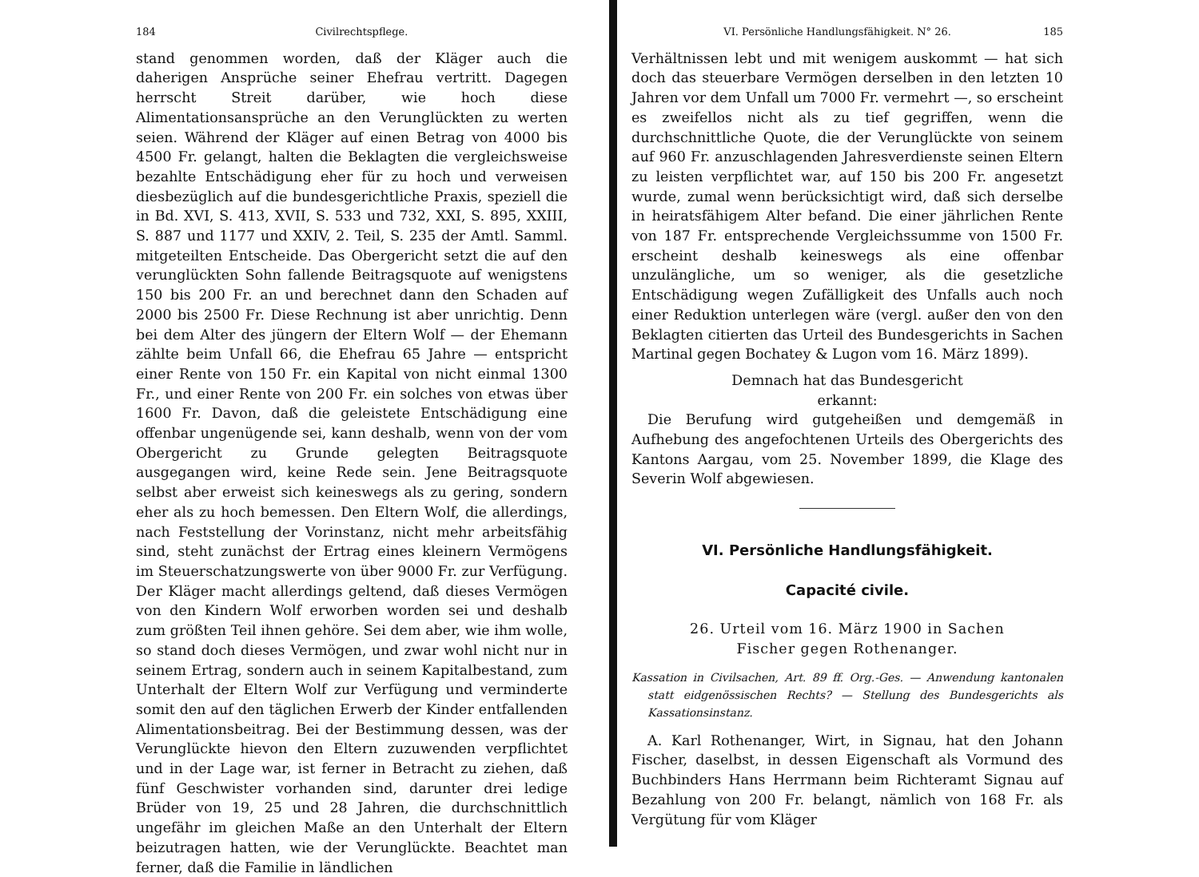184 Civilrechtspflege.
stand genommen worden, daß der Kläger auch die daherigen Ansprüche seiner Ehefrau vertritt. Dagegen herrscht Streit darüber, wie hoch diese Alimentationsansprüche an den Verunglückten zu werten seien. Während der Kläger auf einen Betrag von 4000 bis 4500 Fr. gelangt, halten die Beklagten die vergleichsweise bezahlte Entschädigung eher für zu hoch und verweisen diesbezüglich auf die bundesgerichtliche Praxis, speziell die in Bd. XVI, S. 413, XVII, S. 533 und 732, XXI, S. 895, XXIII, S. 887 und 1177 und XXIV, 2. Teil, S. 235 der Amtl. Samml. mitgeteilten Entscheide. Das Obergericht setzt die auf den verunglückten Sohn fallende Beitragsquote auf wenigstens 150 bis 200 Fr. an und berechnet dann den Schaden auf 2000 bis 2500 Fr. Diese Rechnung ist aber unrichtig. Denn bei dem Alter des jüngern der Eltern Wolf — der Ehemann zählte beim Unfall 66, die Ehefrau 65 Jahre — entspricht einer Rente von 150 Fr. ein Kapital von nicht einmal 1300 Fr., und einer Rente von 200 Fr. ein solches von etwas über 1600 Fr. Davon, daß die geleistete Entschädigung eine offenbar ungenügende sei, kann deshalb, wenn von der vom Obergericht zu Grunde gelegten Beitragsquote ausgegangen wird, keine Rede sein. Jene Beitragsquote selbst aber erweist sich keineswegs als zu gering, sondern eher als zu hoch bemessen. Den Eltern Wolf, die allerdings, nach Feststellung der Vorinstanz, nicht mehr arbeitsfähig sind, steht zunächst der Ertrag eines kleinern Vermögens im Steuerschatzungswerte von über 9000 Fr. zur Verfügung. Der Kläger macht allerdings geltend, daß dieses Vermögen von den Kindern Wolf erworben worden sei und deshalb zum größten Teil ihnen gehöre. Sei dem aber, wie ihm wolle, so stand doch dieses Vermögen, und zwar wohl nicht nur in seinem Ertrag, sondern auch in seinem Kapitalbestand, zum Unterhalt der Eltern Wolf zur Verfügung und verminderte somit den auf den täglichen Erwerb der Kinder entfallenden Alimentationsbeitrag. Bei der Bestimmung dessen, was der Verunglückte hievon den Eltern zuzuwenden verpflichtet und in der Lage war, ist ferner in Betracht zu ziehen, daß fünf Geschwister vorhanden sind, darunter drei ledige Brüder von 19, 25 und 28 Jahren, die durchschnittlich ungefähr im gleichen Maße an den Unterhalt der Eltern beizutragen hatten, wie der Verunglückte. Beachtet man ferner, daß die Familie in ländlichen
VI. Persönliche Handlungsfähigkeit. N° 26. 185
Verhältnissen lebt und mit wenigem auskommt — hat sich doch das steuerbare Vermögen derselben in den letzten 10 Jahren vor dem Unfall um 7000 Fr. vermehrt —, so erscheint es zweifellos nicht als zu tief gegriffen, wenn die durchschnittliche Quote, die der Verunglückte von seinem auf 960 Fr. anzuschlagenden Jahresverdienste seinen Eltern zu leisten verpflichtet war, auf 150 bis 200 Fr. angesetzt wurde, zumal wenn berücksichtigt wird, daß sich derselbe in heiratsfähigem Alter befand. Die einer jährlichen Rente von 187 Fr. entsprechende Vergleichssumme von 1500 Fr. erscheint deshalb keineswegs als eine offenbar unzulängliche, um so weniger, als die gesetzliche Entschädigung wegen Zufälligkeit des Unfalls auch noch einer Reduktion unterlegen wäre (vergl. außer den von den Beklagten citierten das Urteil des Bundesgerichts in Sachen Martinal gegen Bochatey & Lugon vom 16. März 1899).
Demnach hat das Bundesgericht
erkannt:
Die Berufung wird gutgeheißen und demgemäß in Aufhebung des angefochtenen Urteils des Obergerichts des Kantons Aargau, vom 25. November 1899, die Klage des Severin Wolf abgewiesen.
VI. Persönliche Handlungsfähigkeit.
Capacité civile.
26. Urteil vom 16. März 1900 in Sachen
Fischer gegen Rothenanger.
Kassation in Civilsachen, Art. 89 ff. Org.-Ges. — Anwendung kantonalen statt eidgenössischen Rechts? — Stellung des Bundesgerichts als Kassationsinstanz.
A. Karl Rothenanger, Wirt, in Signau, hat den Johann Fischer, daselbst, in dessen Eigenschaft als Vormund des Buchbinders Hans Herrmann beim Richteramt Signau auf Bezahlung von 200 Fr. belangt, nämlich von 168 Fr. als Vergütung für vom Kläger